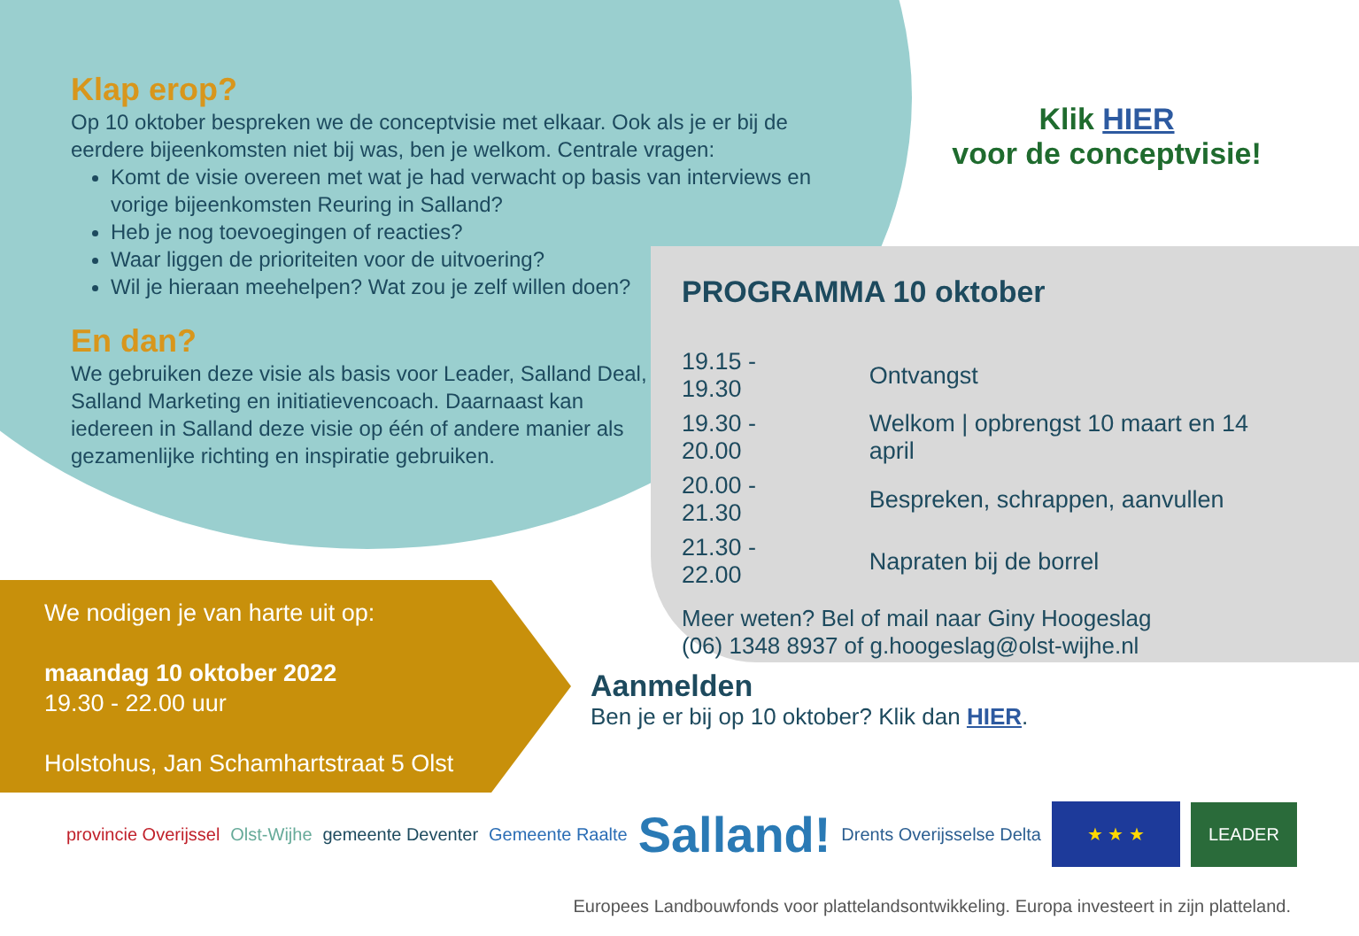Klap erop?
Op 10 oktober bespreken we de conceptvisie met elkaar. Ook als je er bij de eerdere bijeenkomsten niet bij was, ben je welkom. Centrale vragen:
Komt de visie overeen met wat je had verwacht op basis van interviews en vorige bijeenkomsten Reuring in Salland?
Heb je nog toevoegingen of reacties?
Waar liggen de prioriteiten voor de uitvoering?
Wil je hieraan meehelpen? Wat zou je zelf willen doen?
En dan?
We gebruiken deze visie als basis voor Leader, Salland Deal, Salland Marketing en initiatievencoach. Daarnaast kan iedereen in Salland deze visie op één of andere manier als gezamenlijke richting en inspiratie gebruiken.
Klik HIER
voor de conceptvisie!
PROGRAMMA 10 oktober
| 19.15 - 19.30 | Ontvangst |
| 19.30 - 20.00 | Welkom / opbrengst 10 maart en 14 april |
| 20.00 - 21.30 | Bespreken, schrappen, aanvullen |
| 21.30 - 22.00 | Napraten bij de borrel |
Meer weten? Bel of mail naar Giny Hoogeslag
(06) 1348 8937 of g.hoogeslag@olst-wijhe.nl
We nodigen je van harte uit op:
maandag 10 oktober 2022
19.30 - 22.00 uur
Holstohus, Jan Schamhartstraat 5 Olst
Aanmelden
Ben je er bij op 10 oktober? Klik dan HIER.
provincie Overijssel Olst-Wijhe gemeente Deventer Gemeente Raalte Salland! Drents Overijsselse Delta ★ ★ ★ LEADER
Europees Landbouwfonds voor plattelandsontwikkeling. Europa investeert in zijn platteland.